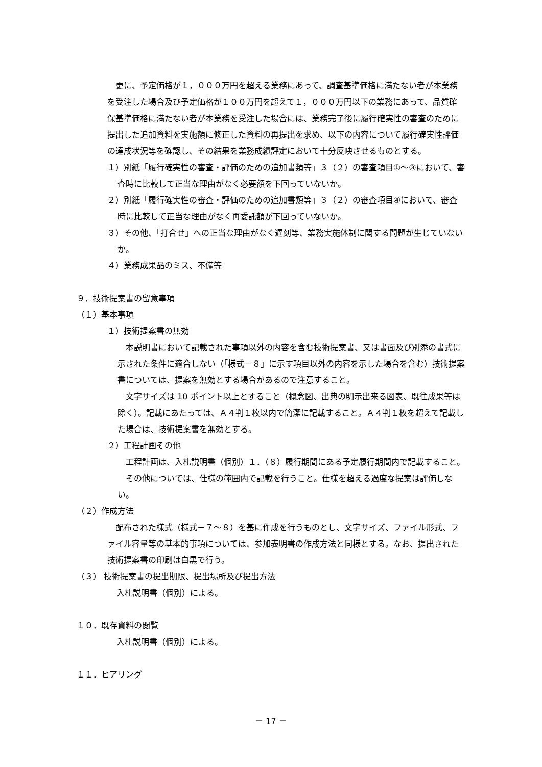更に、予定価格が１，０００万円を超える業務にあって、調査基準価格に満たない者が本業務を受注した場合及び予定価格が１００万円を超えて１，０００万円以下の業務にあって、品質確保基準価格に満たない者が本業務を受注した場合には、業務完了後に履行確実性の審査のために提出した追加資料を実施額に修正した資料の再提出を求め、以下の内容について履行確実性評価の達成状況等を確認し、その結果を業務成績評定において十分反映させるものとする。
１）別紙「履行確実性の審査・評価のための追加書類等」３（２）の審査項目①～③において、審査時に比較して正当な理由がなく必要額を下回っていないか。
２）別紙「履行確実性の審査・評価のための追加書類等」３（２）の審査項目④において、審査時に比較して正当な理由がなく再委託額が下回っていないか。
３）その他、「打合せ」への正当な理由がなく遅刻等、業務実施体制に関する問題が生じていないか。
４）業務成果品のミス、不備等
９．技術提案書の留意事項
（１）基本事項
１）技術提案書の無効
　本説明書において記載された事項以外の内容を含む技術提案書、又は書面及び別添の書式に示された条件に適合しない（「様式－８」に示す項目以外の内容を示した場合を含む）技術提案書については、提案を無効とする場合があるので注意すること。
　文字サイズは 10 ポイント以上とすること（概念図、出典の明示出来る図表、既往成果等は除く）。記載にあたっては、Ａ４判１枚以内で簡潔に記載すること。Ａ４判１枚を超えて記載した場合は、技術提案書を無効とする。
２）工程計画その他
　工程計画は、入札説明書（個別）１．（８）履行期間にある予定履行期間内で記載すること。
　その他については、仕様の範囲内で記載を行うこと。仕様を超える過度な提案は評価しない。
（２）作成方法
　配布された様式（様式－７～８）を基に作成を行うものとし、文字サイズ、ファイル形式、ファイル容量等の基本的事項については、参加表明書の作成方法と同様とする。なお、提出された技術提案書の印刷は白黒で行う。
（３） 技術提案書の提出期限、提出場所及び提出方法
入札説明書（個別）による。
１０．既存資料の閲覧
入札説明書（個別）による。
１１．ヒアリング
－ 17 －